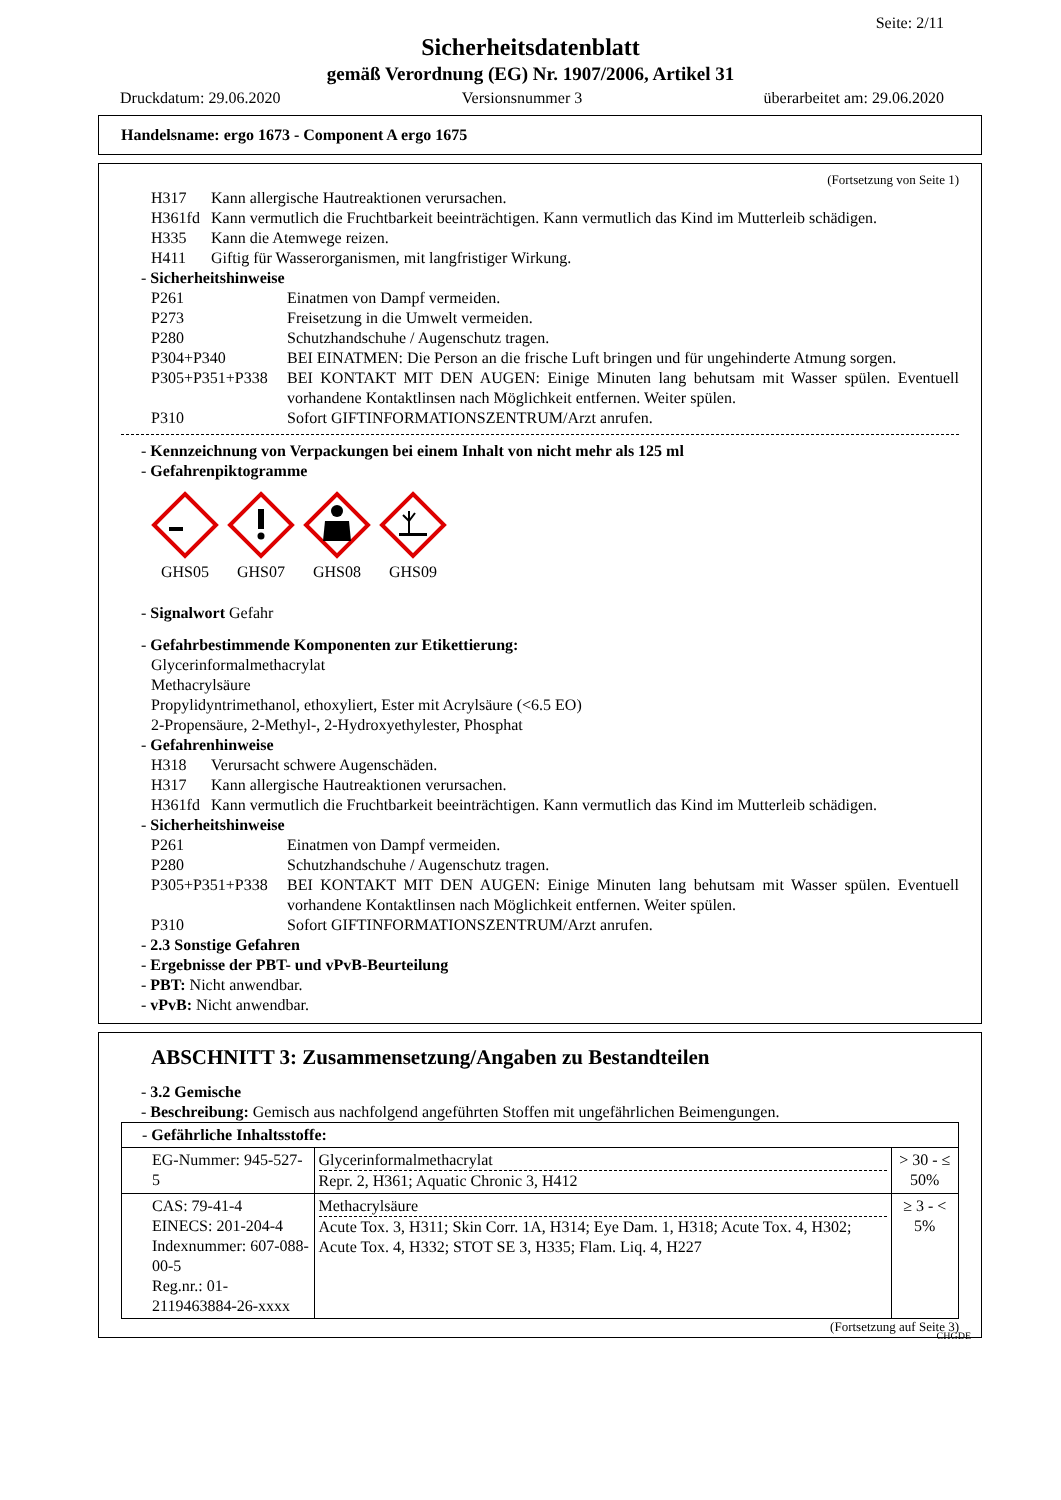Seite: 2/11
Sicherheitsdatenblatt
gemäß Verordnung (EG) Nr. 1907/2006, Artikel 31
Druckdatum: 29.06.2020 Versionsnummer 3 überarbeitet am: 29.06.2020
Handelsname: ergo 1673 - Component A ergo 1675
(Fortsetzung von Seite 1)
H317 Kann allergische Hautreaktionen verursachen.
H361fd Kann vermutlich die Fruchtbarkeit beeinträchtigen. Kann vermutlich das Kind im Mutterleib schädigen.
H335 Kann die Atemwege reizen.
H411 Giftig für Wasserorganismen, mit langfristiger Wirkung.
- Sicherheitshinweise
P261 Einatmen von Dampf vermeiden.
P273 Freisetzung in die Umwelt vermeiden.
P280 Schutzhandschuhe / Augenschutz tragen.
P304+P340 BEI EINATMEN: Die Person an die frische Luft bringen und für ungehinderte Atmung sorgen.
P305+P351+P338 BEI KONTAKT MIT DEN AUGEN: Einige Minuten lang behutsam mit Wasser spülen. Eventuell vorhandene Kontaktlinsen nach Möglichkeit entfernen. Weiter spülen.
P310 Sofort GIFTINFORMATIONSZENTRUM/Arzt anrufen.
- Kennzeichnung von Verpackungen bei einem Inhalt von nicht mehr als 125 ml
- Gefahrenpiktogramme
GHS05 GHS07 GHS08 GHS09
- Signalwort Gefahr
- Gefahrbestimmende Komponenten zur Etikettierung:
Glycerinformalmethacrylat
Methacrylsäure
Propylidyntrimethanol, ethoxyliert, Ester mit Acrylsäure (<6.5 EO)
2-Propensäure, 2-Methyl-, 2-Hydroxyethylester, Phosphat
- Gefahrenhinweise
H318 Verursacht schwere Augenschäden.
H317 Kann allergische Hautreaktionen verursachen.
H361fd Kann vermutlich die Fruchtbarkeit beeinträchtigen. Kann vermutlich das Kind im Mutterleib schädigen.
- Sicherheitshinweise
P261 Einatmen von Dampf vermeiden.
P280 Schutzhandschuhe / Augenschutz tragen.
P305+P351+P338 BEI KONTAKT MIT DEN AUGEN: Einige Minuten lang behutsam mit Wasser spülen. Eventuell vorhandene Kontaktlinsen nach Möglichkeit entfernen. Weiter spülen.
P310 Sofort GIFTINFORMATIONSZENTRUM/Arzt anrufen.
- 2.3 Sonstige Gefahren
- Ergebnisse der PBT- und vPvB-Beurteilung
- PBT: Nicht anwendbar.
- vPvB: Nicht anwendbar.
ABSCHNITT 3: Zusammensetzung/Angaben zu Bestandteilen
- 3.2 Gemische
- Beschreibung: Gemisch aus nachfolgend angeführten Stoffen mit ungefährlichen Beimengungen.
| - Gefährliche Inhaltsstoffe: | | |
| EG-Nummer: 945-527-5 | Glycerinformalmethacrylat Repr. 2, H361; Aquatic Chronic 3, H412 | > 30 - ≤ 50% |
| CAS: 79-41-4 EINECS: 201-204-4 Indexnummer: 607-088-00-5 Reg.nr.: 01-2119463884-26-xxxx | Methacrylsäure Acute Tox. 3, H311; Skin Corr. 1A, H314; Eye Dam. 1, H318; Acute Tox. 4, H302; Acute Tox. 4, H332; STOT SE 3, H335; Flam. Liq. 4, H227 | ≥ 3 - < 5% |
(Fortsetzung auf Seite 3)
CHGDE